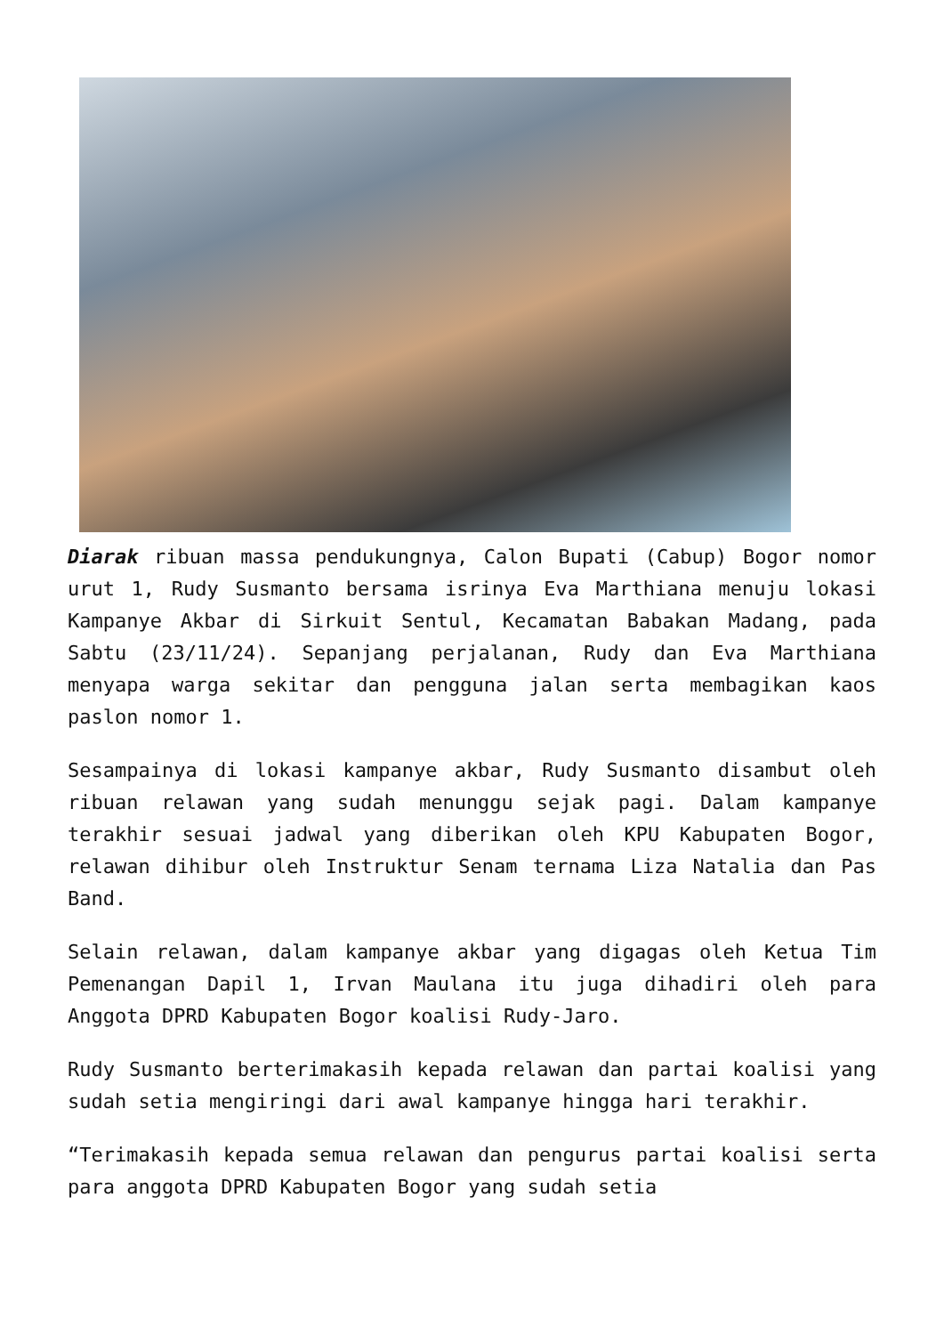Diarak ribuan massa pendukungnya, Calon Bupati (Cabup) Bogor nomor urut 1, Rudy Susmanto bersama isrinya Eva Marthiana menuju lokasi Kampanye Akbar di Sirkuit Sentul, Kecamatan Babakan Madang, pada Sabtu (23/11/24). Sepanjang perjalanan, Rudy dan Eva Marthiana menyapa warga sekitar dan pengguna jalan serta membagikan kaos paslon nomor 1.
Sesampainya di lokasi kampanye akbar, Rudy Susmanto disambut oleh ribuan relawan yang sudah menunggu sejak pagi. Dalam kampanye terakhir sesuai jadwal yang diberikan oleh KPU Kabupaten Bogor, relawan dihibur oleh Instruktur Senam ternama Liza Natalia dan Pas Band.
Selain relawan, dalam kampanye akbar yang digagas oleh Ketua Tim Pemenangan Dapil 1, Irvan Maulana itu juga dihadiri oleh para Anggota DPRD Kabupaten Bogor koalisi Rudy-Jaro.
Rudy Susmanto berterimakasih kepada relawan dan partai koalisi yang sudah setia mengiringi dari awal kampanye hingga hari terakhir.
“Terimakasih kepada semua relawan dan pengurus partai koalisi serta para anggota DPRD Kabupaten Bogor yang sudah setia